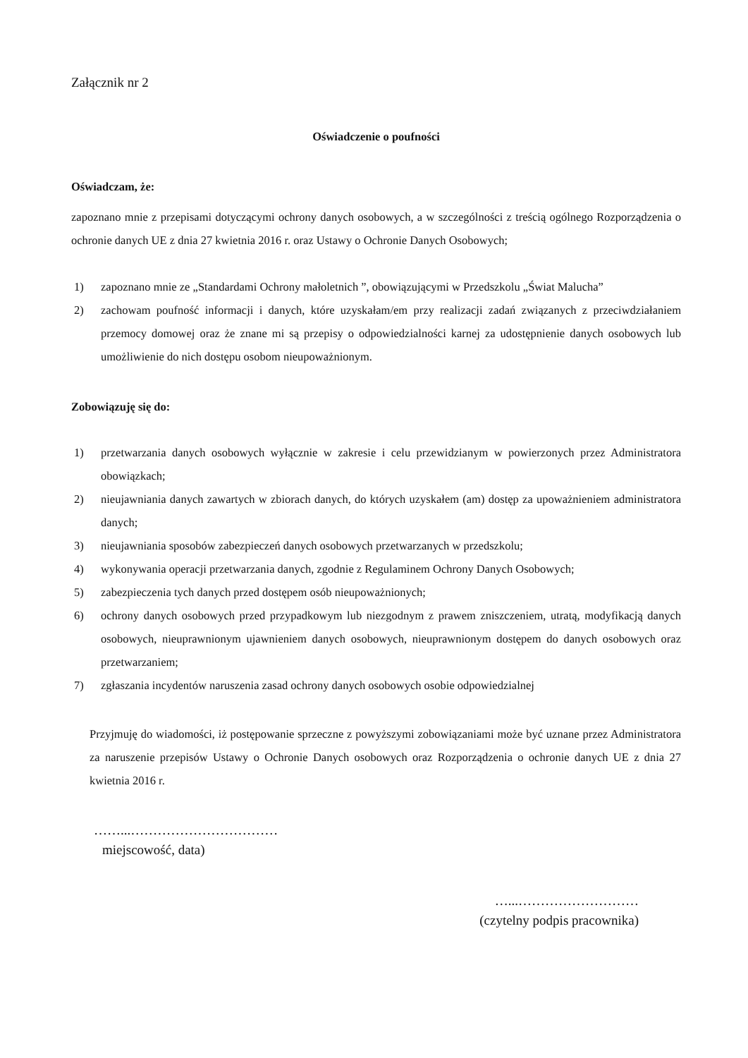Załącznik nr 2
Oświadczenie o poufności
Oświadczam, że:
zapoznano mnie z przepisami dotyczącymi ochrony danych osobowych, a w szczególności z treścią ogólnego Rozporządzenia o ochronie danych UE z dnia 27 kwietnia 2016 r. oraz Ustawy o Ochronie Danych Osobowych;
1) zapoznano mnie ze „Standardami Ochrony małoletnich ”, obowiązującymi w Przedszkolu „Świat Malucha”
2) zachowam poufność informacji i danych, które uzyskałam/em przy realizacji zadań związanych z przeciwdziałaniem przemocy domowej oraz że znane mi są przepisy o odpowiedzialności karnej za udostępnienie danych osobowych lub umożliwienie do nich dostępu osobom nieupoważnionym.
Zobowiązuję się do:
1) przetwarzania danych osobowych wyłącznie w zakresie i celu przewidzianym w powierzonych przez Administratora obowiązkach;
2) nieujawniania danych zawartych w zbiorach danych, do których uzyskałem (am) dostęp za upoważnieniem administratora danych;
3) nieujawniania sposobów zabezpieczeń danych osobowych przetwarzanych w przedszkolu;
4) wykonywania operacji przetwarzania danych, zgodnie z Regulaminem Ochrony Danych Osobowych;
5) zabezpieczenia tych danych przed dostępem osób nieupoważnionych;
6) ochrony danych osobowych przed przypadkowym lub niezgodnym z prawem zniszczeniem, utratą, modyfikacją danych osobowych, nieuprawnionym ujawnieniem danych osobowych, nieuprawnionym dostępem do danych osobowych oraz przetwarzaniem;
7) zgłaszania incydentów naruszenia zasad ochrony danych osobowych osobie odpowiedzialnej
Przyjmuję do wiadomości, iż postępowanie sprzeczne z powyższymi zobowiązaniami może być uznane przez Administratora za naruszenie przepisów Ustawy o Ochronie Danych osobowych oraz Rozporządzenia o ochronie danych UE z dnia 27 kwietnia 2016 r.
……...……………………………
miejscowość, data)
…...………………………
(czytelny podpis pracownika)